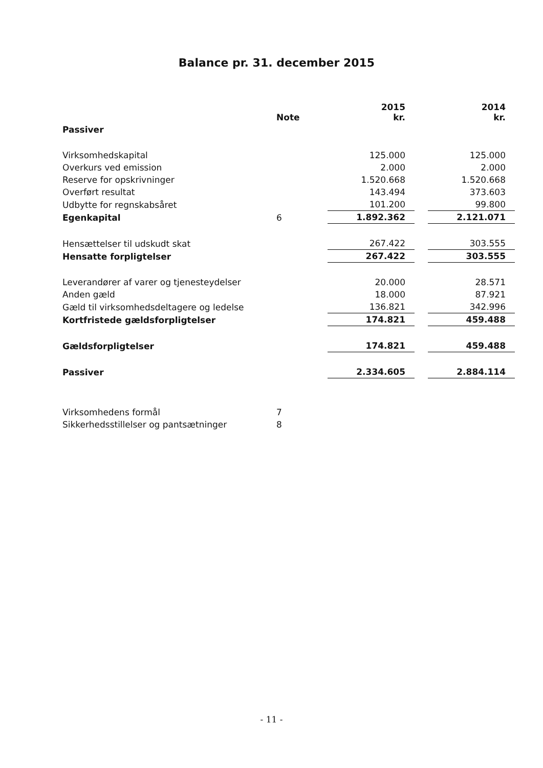Balance pr. 31. december 2015
| | Note | 2015 kr. | | 2014 kr. |
| --- | --- | --- | --- | --- |
| Passiver | | | | |
| Virksomhedskapital | | 125.000 | | 125.000 |
| Overkurs ved emission | | 2.000 | | 2.000 |
| Reserve for opskrivninger | | 1.520.668 | | 1.520.668 |
| Overført resultat | | 143.494 | | 373.603 |
| Udbytte for regnskabsåret | | 101.200 | | 99.800 |
| Egenkapital | 6 | 1.892.362 | | 2.121.071 |
| Hensættelser til udskudt skat | | 267.422 | | 303.555 |
| Hensatte forpligtelser | | 267.422 | | 303.555 |
| Leverandører af varer og tjenesteydelser | | 20.000 | | 28.571 |
| Anden gæld | | 18.000 | | 87.921 |
| Gæld til virksomhedsdeltagere og ledelse | | 136.821 | | 342.996 |
| Kortfristede gældsforpligtelser | | 174.821 | | 459.488 |
| Gældsforpligtelser | | 174.821 | | 459.488 |
| Passiver | | 2.334.605 | | 2.884.114 |
| Virksomhedens formål | 7 | | | |
| Sikkerhedsstillelser og pantsætninger | 8 | | | |
- 11 -